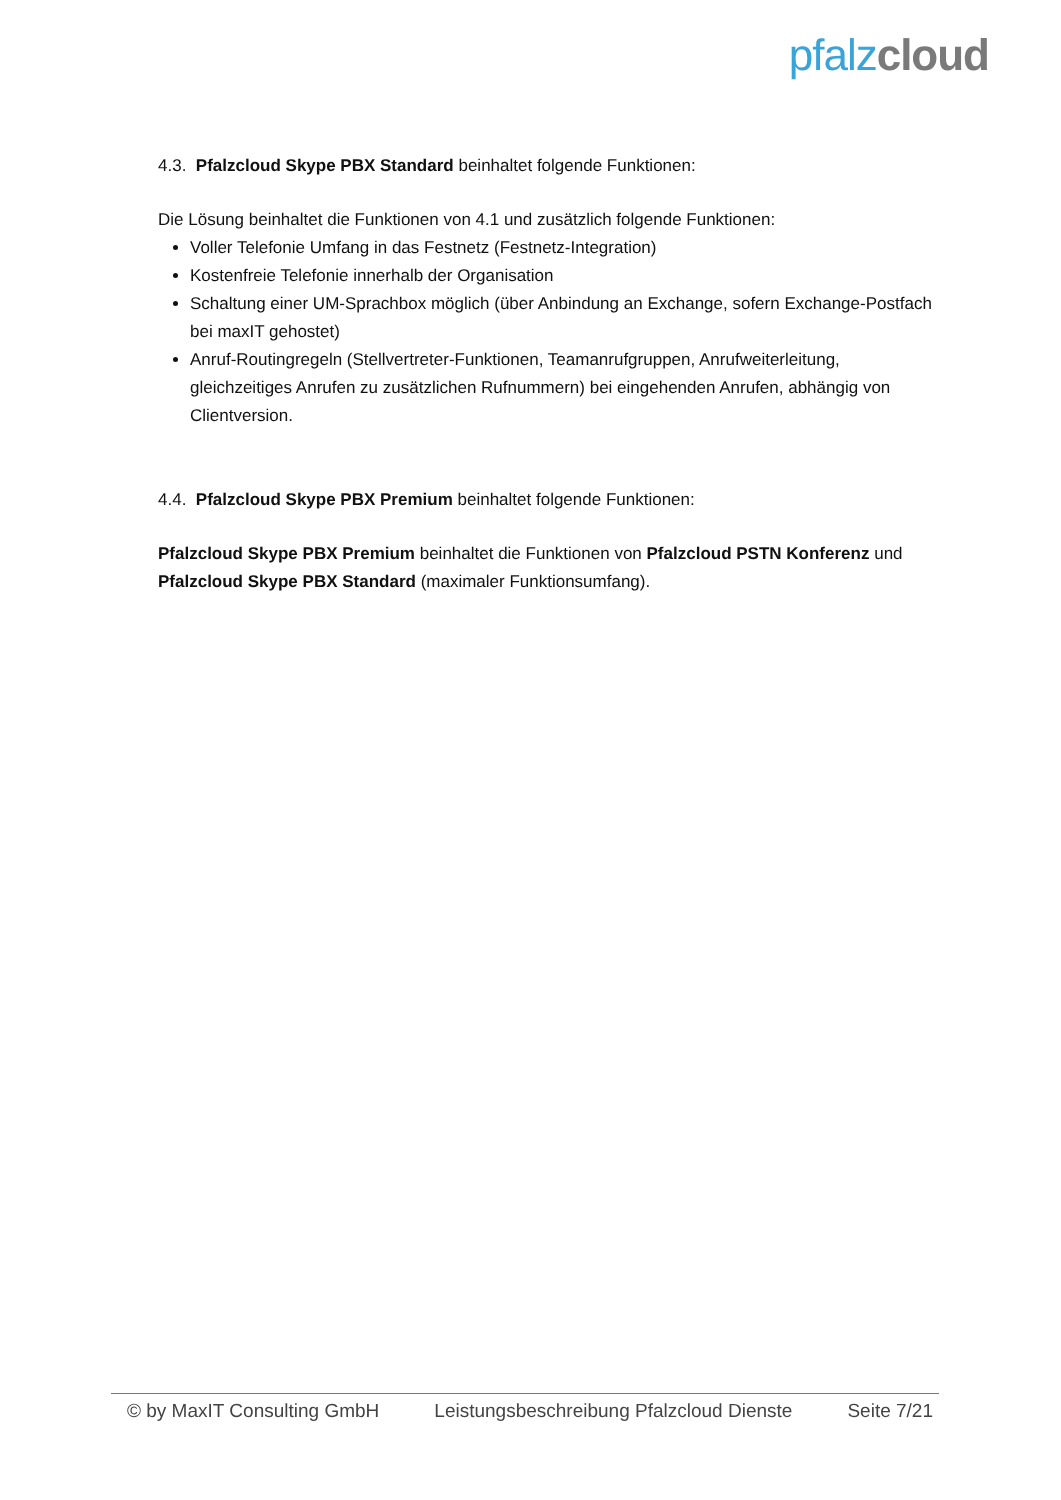pfalz cloud
4.3. Pfalzcloud Skype PBX Standard beinhaltet folgende Funktionen:
Die Lösung beinhaltet die Funktionen von 4.1 und zusätzlich folgende Funktionen:
Voller Telefonie Umfang in das Festnetz (Festnetz-Integration)
Kostenfreie Telefonie innerhalb der Organisation
Schaltung einer UM-Sprachbox möglich (über Anbindung an Exchange, sofern Exchange-Postfach bei maxIT gehostet)
Anruf-Routingregeln (Stellvertreter-Funktionen, Teamanrufgruppen, Anrufweiterleitung, gleichzeitiges Anrufen zu zusätzlichen Rufnummern) bei eingehenden Anrufen, abhängig von Clientversion.
4.4. Pfalzcloud Skype PBX Premium beinhaltet folgende Funktionen:
Pfalzcloud Skype PBX Premium beinhaltet die Funktionen von Pfalzcloud PSTN Konferenz und Pfalzcloud Skype PBX Standard (maximaler Funktionsumfang).
© by MaxIT Consulting GmbH Leistungsbeschreibung Pfalzcloud Dienste Seite 7/21